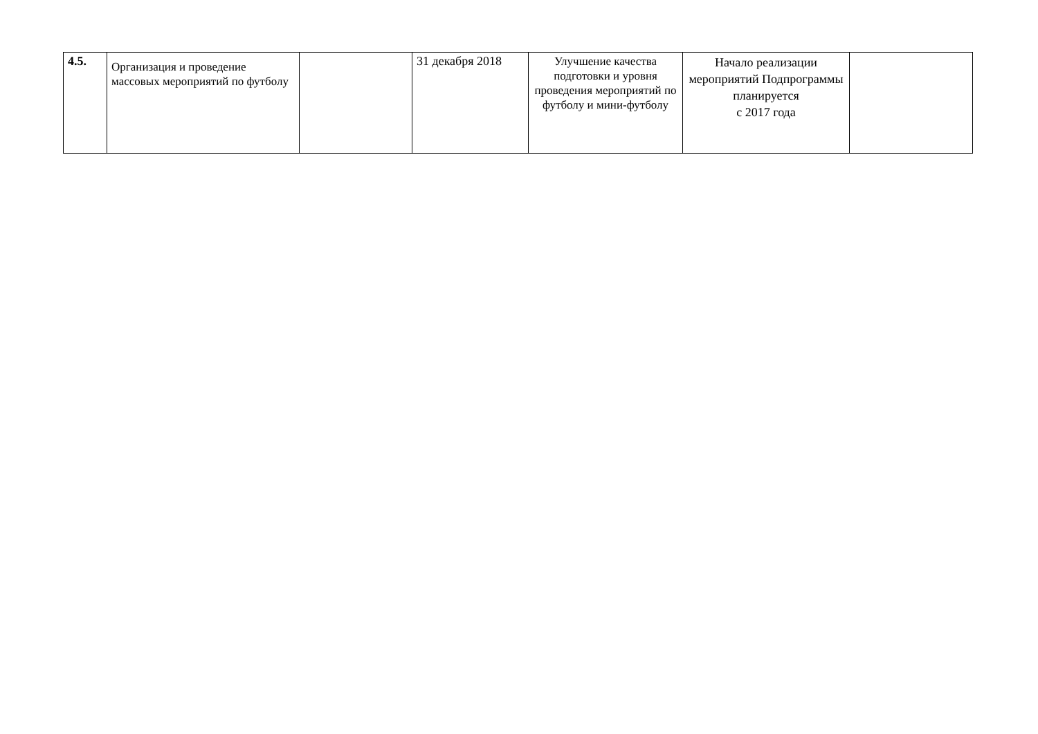| 4.5. | Организация и проведение массовых мероприятий по футболу | | 31 декабря 2018 | Улучшение качества подготовки и уровня проведения мероприятий по футболу и мини-футболу | Начало реализации мероприятий Подпрограммы планируется с 2017 года | |